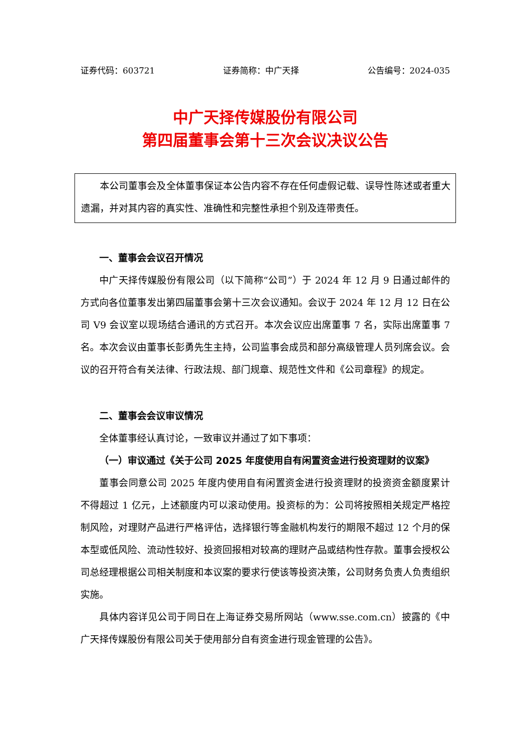证券代码：603721 证券简称：中广天择 公告编号：2024-035
中广天择传媒股份有限公司
第四届董事会第十三次会议决议公告
本公司董事会及全体董事保证本公告内容不存在任何虚假记载、误导性陈述或者重大遗漏，并对其内容的真实性、准确性和完整性承担个别及连带责任。
一、董事会会议召开情况
中广天择传媒股份有限公司（以下简称“公司”）于 2024 年 12 月 9 日通过邮件的方式向各位董事发出第四届董事会第十三次会议通知。会议于 2024 年 12 月 12 日在公司 V9 会议室以现场结合通讯的方式召开。本次会议应出席董事 7 名，实际出席董事 7 名。本次会议由董事长彭勇先生主持，公司监事会成员和部分高级管理人员列席会议。会议的召开符合有关法律、行政法规、部门规章、规范性文件和《公司章程》的规定。
二、董事会会议审议情况
全体董事经认真讨论，一致审议并通过了如下事项：
（一）审议通过《关于公司 2025 年度使用自有闲置资金进行投资理财的议案》
董事会同意公司 2025 年度内使用自有闲置资金进行投资理财的投资资金额度累计不得超过 1 亿元，上述额度内可以滚动使用。投资标的为：公司将按照相关规定严格控制风险，对理财产品进行严格评估，选择银行等金融机构发行的期限不超过 12 个月的保本型或低风险、流动性较好、投资回报相对较高的理财产品或结构性存款。董事会授权公司总经理根据公司相关制度和本议案的要求行使该等投资决策，公司财务负责人负责组织实施。
具体内容详见公司于同日在上海证券交易所网站（www.sse.com.cn）披露的《中广天择传媒股份有限公司关于使用部分自有资金进行现金管理的公告》。